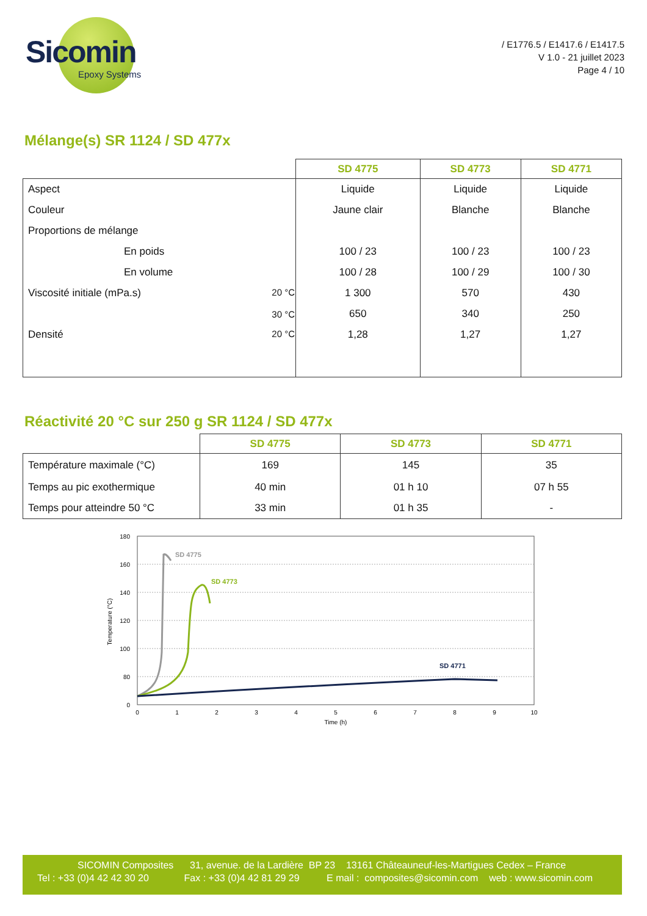Sicomin
Epoxy Systems
/ E1776.5 / E1417.6 / E1417.5
V 1.0 - 21 juillet 2023
Page 4 / 10
Mélange(s) SR 1124 / SD 477x
| | SD 4775 | SD 4773 | SD 4771 |
| --- | --- | --- | --- |
| Aspect | Liquide | Liquide | Liquide |
| Couleur | Jaune clair | Blanche | Blanche |
| Proportions de mélange | | | |
| En poids | 100 / 23 | 100 / 23 | 100 / 23 |
| En volume | 100 / 28 | 100 / 29 | 100 / 30 |
| Viscosité initiale (mPa.s) 20 °C | 1 300 | 570 | 430 |
| 30 °C | 650 | 340 | 250 |
| Densité 20 °C | 1,28 | 1,27 | 1,27 |
Réactivité 20 °C sur 250 g SR 1124 / SD 477x
| | SD 4775 | SD 4773 | SD 4771 |
| --- | --- | --- | --- |
| Température maximale (°C) | 169 | 145 | 35 |
| Temps au pic exothermique | 40 min | 01 h 10 | 07 h 55 |
| Temps pour atteindre 50 °C | 33 min | 01 h 35 | - |
180
160
140
120
100
80
0
0
1
2
3
4
5
6
7
8
9
10
Time (h)
Temperature (°C)
SD 4775
SD 4773
SD 4771
SICOMIN Composites 31, avenue. de la Lardière BP 23 13161 Châteauneuf-les-Martigues Cedex – France
Tel : +33 (0)4 42 42 30 20 Fax : +33 (0)4 42 81 29 29 E mail : composites@sicomin.com web : www.sicomin.com